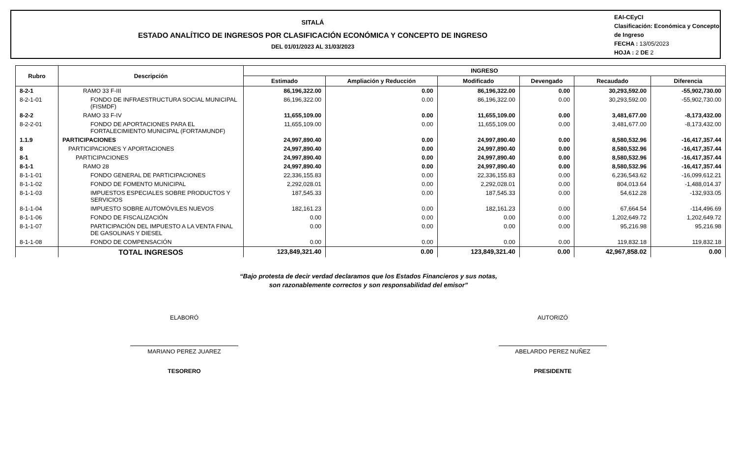SITALÁ
ESTADO ANALÍTICO DE INGRESOS POR CLASIFICACIÓN ECONÓMICA Y CONCEPTO DE INGRESO
DEL 01/01/2023 AL 31/03/2023
EAI-CEyCI
Clasificación: Económica y Concepto de Ingreso
FECHA : 13/05/2023
HOJA : 2 DE 2
| Rubro | Descripción | INGRESO | | | | | |
| --- | --- | --- | --- | --- | --- | --- | --- |
| | | Estimado | Ampliación y Reducción | Modificado | Devengado | Recaudado | Diferencia |
| 8-2-1 | RAMO 33 F-III | 86,196,322.00 | 0.00 | 86,196,322.00 | 0.00 | 30,293,592.00 | -55,902,730.00 |
| 8-2-1-01 | FONDO DE INFRAESTRUCTURA SOCIAL MUNICIPAL (FISMDF) | 86,196,322.00 | 0.00 | 86,196,322.00 | 0.00 | 30,293,592.00 | -55,902,730.00 |
| 8-2-2 | RAMO 33 F-IV | 11,655,109.00 | 0.00 | 11,655,109.00 | 0.00 | 3,481,677.00 | -8,173,432.00 |
| 8-2-2-01 | FONDO DE APORTACIONES PARA EL FORTALECIMIENTO MUNICIPAL (FORTAMUNDF) | 11,655,109.00 | 0.00 | 11,655,109.00 | 0.00 | 3,481,677.00 | -8,173,432.00 |
| 1.1.9 | PARTICIPACIONES | 24,997,890.40 | 0.00 | 24,997,890.40 | 0.00 | 8,580,532.96 | -16,417,357.44 |
| 8 | PARTICIPACIONES Y APORTACIONES | 24,997,890.40 | 0.00 | 24,997,890.40 | 0.00 | 8,580,532.96 | -16,417,357.44 |
| 8-1 | PARTICIPACIONES | 24,997,890.40 | 0.00 | 24,997,890.40 | 0.00 | 8,580,532.96 | -16,417,357.44 |
| 8-1-1 | RAMO 28 | 24,997,890.40 | 0.00 | 24,997,890.40 | 0.00 | 8,580,532.96 | -16,417,357.44 |
| 8-1-1-01 | FONDO GENERAL DE PARTICIPACIONES | 22,336,155.83 | 0.00 | 22,336,155.83 | 0.00 | 6,236,543.62 | -16,099,612.21 |
| 8-1-1-02 | FONDO DE FOMENTO MUNICIPAL | 2,292,028.01 | 0.00 | 2,292,028.01 | 0.00 | 804,013.64 | -1,488,014.37 |
| 8-1-1-03 | IMPUESTOS ESPECIALES SOBRE PRODUCTOS Y SERVICIOS | 187,545.33 | 0.00 | 187,545.33 | 0.00 | 54,612.28 | -132,933.05 |
| 8-1-1-04 | IMPUESTO SOBRE AUTOMÓVILES NUEVOS | 182,161.23 | 0.00 | 182,161.23 | 0.00 | 67,664.54 | -114,496.69 |
| 8-1-1-06 | FONDO DE FISCALIZACIÓN | 0.00 | 0.00 | 0.00 | 0.00 | 1,202,649.72 | 1,202,649.72 |
| 8-1-1-07 | PARTICIPACIÓN DEL IMPUESTO A LA VENTA FINAL DE GASOLINAS Y DIESEL | 0.00 | 0.00 | 0.00 | 0.00 | 95,216.98 | 95,216.98 |
| 8-1-1-08 | FONDO DE COMPENSACIÓN | 0.00 | 0.00 | 0.00 | 0.00 | 119,832.18 | 119,832.18 |
| | TOTAL INGRESOS | 123,849,321.40 | 0.00 | 123,849,321.40 | 0.00 | 42,967,858.02 | 0.00 |
“Bajo protesta de decir verdad declaramos que los Estados Financieros y sus notas,
son razonablemente correctos y son responsabilidad del emisor”
ELABORÓ
MARIANO PEREZ JUAREZ
TESORERO
AUTORIZÓ
ABELARDO PEREZ NUÑEZ
PRESIDENTE